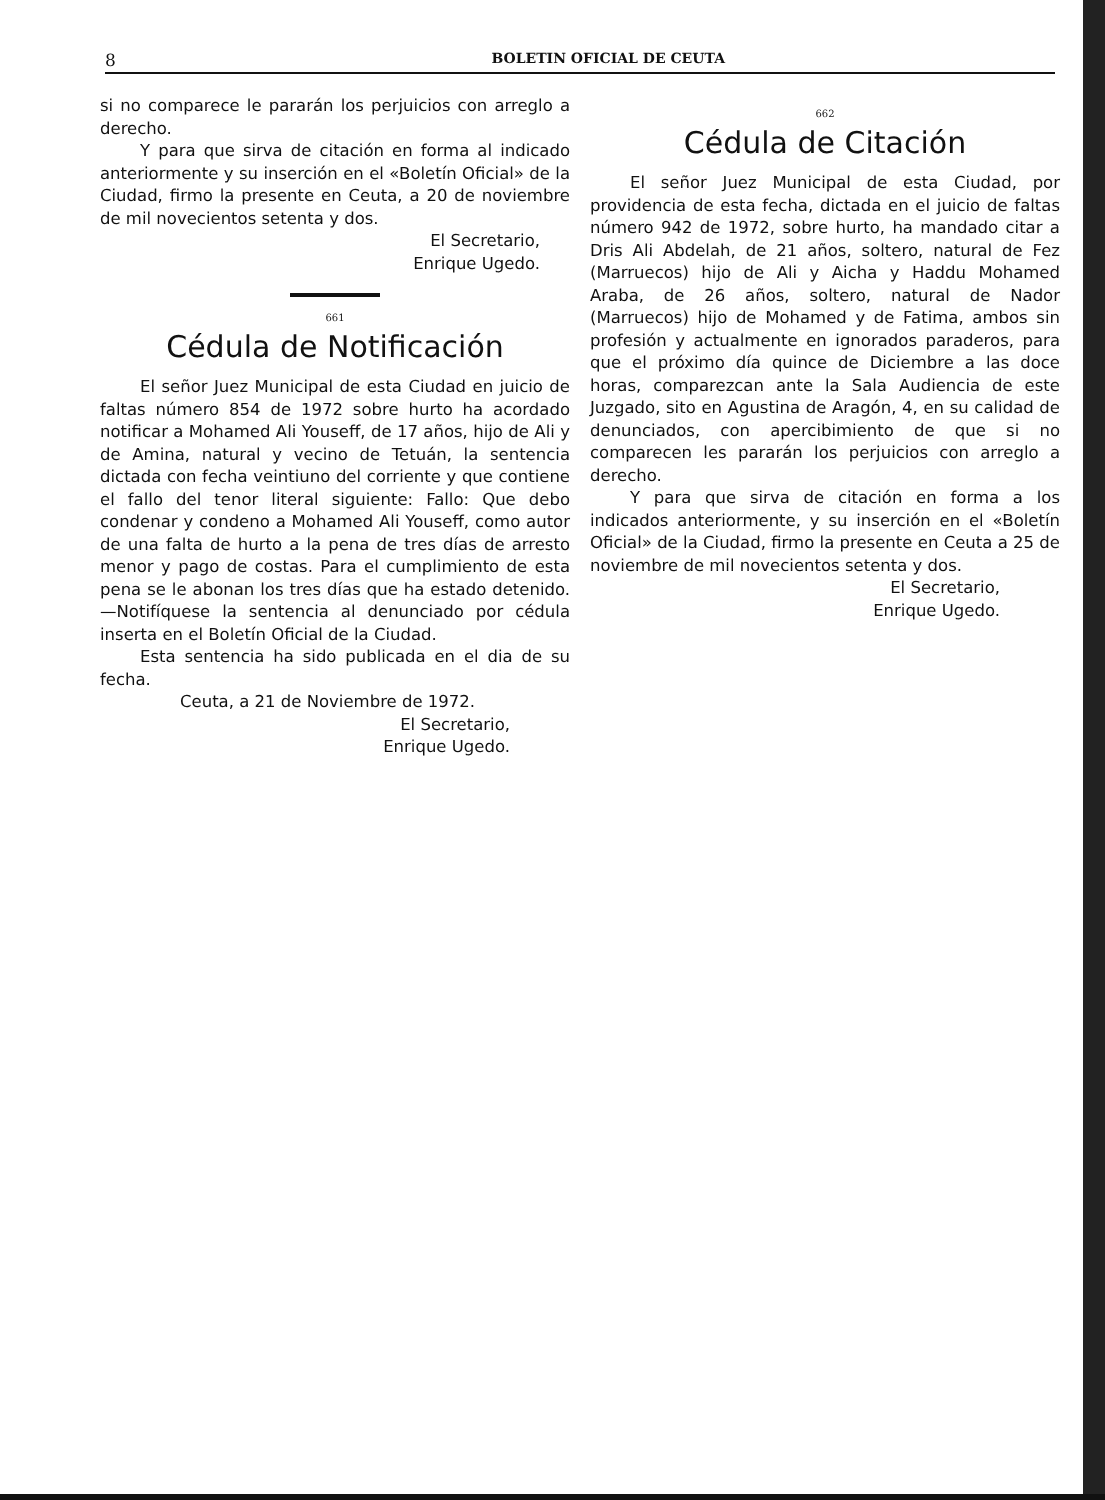8 BOLETIN OFICIAL DE CEUTA
si no comparece le pararán los perjuicios con arreglo a derecho.
Y para que sirva de citación en forma al indicado anteriormente y su inserción en el «Boletín Oficial» de la Ciudad, firmo la presente en Ceuta, a 20 de noviembre de mil novecientos setenta y dos.
El Secretario,
Enrique Ugedo.
661
Cédula de Notificación
El señor Juez Municipal de esta Ciudad en juicio de faltas número 854 de 1972 sobre hurto ha acordado notificar a Mohamed Ali Youseff, de 17 años, hijo de Ali y de Amina, natural y vecino de Tetuán, la sentencia dictada con fecha veintiuno del corriente y que contiene el fallo del tenor literal siguiente: Fallo: Que debo condenar y condeno a Mohamed Ali Youseff, como autor de una falta de hurto a la pena de tres días de arresto menor y pago de costas. Para el cumplimiento de esta pena se le abonan los tres días que ha estado detenido.—Notifíquese la sentencia al denunciado por cédula inserta en el Boletín Oficial de la Ciudad.
Esta sentencia ha sido publicada en el dia de su fecha.
Ceuta, a 21 de Noviembre de 1972.
El Secretario,
Enrique Ugedo.
662
Cédula de Citación
El señor Juez Municipal de esta Ciudad, por providencia de esta fecha, dictada en el juicio de faltas número 942 de 1972, sobre hurto, ha mandado citar a Dris Ali Abdelah, de 21 años, soltero, natural de Fez (Marruecos) hijo de Ali y Aicha y Haddu Mohamed Araba, de 26 años, soltero, natural de Nador (Marruecos) hijo de Mohamed y de Fatima, ambos sin profesión y actualmente en ignorados paraderos, para que el próximo día quince de Diciembre a las doce horas, comparezcan ante la Sala Audiencia de este Juzgado, sito en Agustina de Aragón, 4, en su calidad de denunciados, con apercibimiento de que si no comparecen les pararán los perjuicios con arreglo a derecho.
Y para que sirva de citación en forma a los indicados anteriormente, y su inserción en el «Boletín Oficial» de la Ciudad, firmo la presente en Ceuta a 25 de noviembre de mil novecientos setenta y dos.
El Secretario,
Enrique Ugedo.